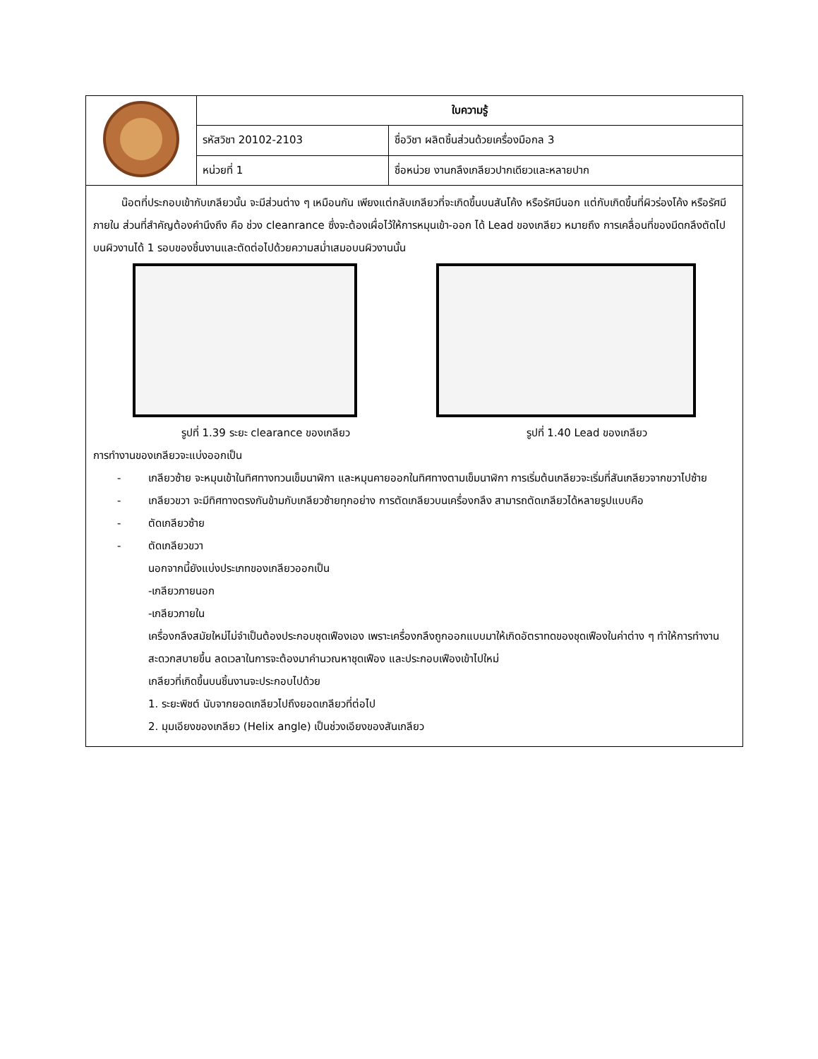| | ใบความรู้ | |
| | รหัสวิชา 20102-2103 | ชื่อวิชา ผลิตชิ้นส่วนด้วยเครื่องมือกล 3 |
| | หน่วยที่ 1 | ชื่อหน่วย งานกลึงเกลียวปากเดียวและหลายปาก |
น๊อตที่ประกอบเข้ากับเกลียวนั้น จะมีส่วนต่าง ๆ เหมือนกัน เพียงแต่กลับเกลียวที่จะเกิดขึ้นบนสันโค้ง หรือรัศมีนอก แต่กับเกิดขึ้นที่ผิวร่องโค้ง หรือรัศมีภายใน ส่วนที่สำคัญต้องคำนึงถึง คือ ช่วง cleanrance ซึ่งจะต้องเผื่อไว้ให้การหมุนเข้า-ออก ได้ Lead ของเกลียว หมายถึง การเคลื่อนที่ของมีดกลึงตัดไปบนผิวงานได้ 1 รอบของชิ้นงานและตัดต่อไปด้วยความสม่ำเสมอบนผิวงานนั้น
รูปที่ 1.39 ระยะ clearance ของเกลียว รูปที่ 1.40 Lead ของเกลียว
การทำงานของเกลียวจะแบ่งออกเป็น
- เกลียวซ้าย จะหมุนเข้าในทิศทางทวนเข็มนาฬิกา และหมุนคายออกในทิศทางตามเข็มนาฬิกา การเริ่มต้นเกลียวจะเริ่มที่สันเกลียวจากขวาไปซ้าย
- เกลียวขวา จะมีทิศทางตรงกันข้ามกับเกลียวซ้ายทุกอย่าง การตัดเกลียวบนเครื่องกลึง สามารถตัดเกลียวได้หลายรูปแบบคือ
- ตัดเกลียวซ้าย
- ตัดเกลียวขวา
นอกจากนี้ยังแบ่งประเภทของเกลียวออกเป็น
-เกลียวภายนอก
-เกลียวภายใน
เครื่องกลึงสมัยใหม่ไม่จำเป็นต้องประกอบชุดเฟืองเอง เพราะเครื่องกลึงถูกออกแบบมาให้เกิดอัตราทดของชุดเฟืองในค่าต่าง ๆ ทำให้การทำงานสะดวกสบายขึ้น ลดเวลาในการจะต้องมาคำนวณหาชุดเฟือง และประกอบเฟืองเข้าไปใหม่
เกลียวที่เกิดขึ้นบนชิ้นงานจะประกอบไปด้วย
1. ระยะพิชต์ นับจากยอดเกลียวไปถึงยอดเกลียวที่ต่อไป
2. มุมเอียงของเกลียว (Helix angle) เป็นช่วงเอียงของสันเกลียว